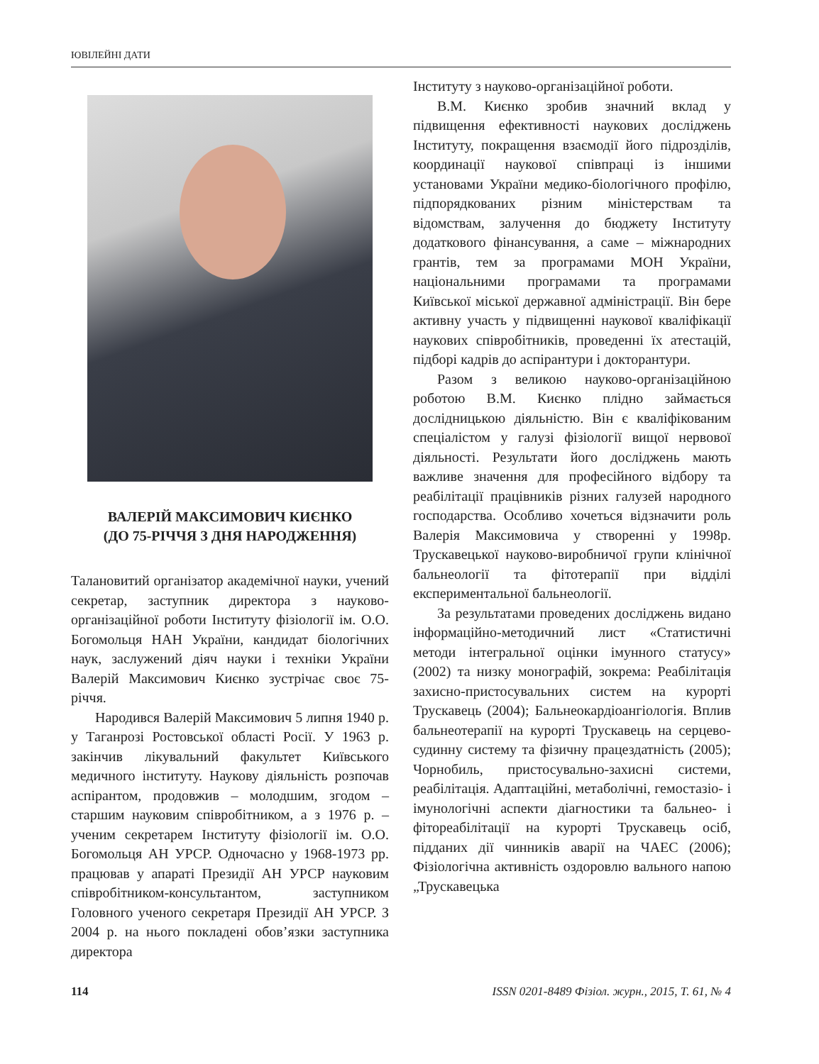ЮВІЛЕЙНІ ДАТИ
ВАЛЕРІЙ МАКСИМОВИЧ КИЄНКО
(ДО 75-РІЧЧЯ З ДНЯ НАРОДЖЕННЯ)
Талановитий організатор академічної науки, учений секретар, заступник директора з науково-організаційної роботи Інституту фізіології ім. О.О. Богомольця НАН України, кандидат біологічних наук, заслужений діяч науки і техніки України Валерій Максимович Києнко зустрічає своє 75-річчя.
Народився Валерій Максимович 5 липня 1940 р. у Таганрозі Ростовської області Росії. У 1963 р. закінчив лікувальний факультет Київського медичного інституту. Наукову діяльність розпочав аспірантом, продовжив – молодшим, згодом – старшим науковим співробітником, а з 1976 р. – ученим секретарем Інституту фізіології ім. О.О. Богомольця АН УРСР. Одночасно у 1968-1973 рр. працював у апараті Президії АН УРСР науковим співробітником-консультантом, заступником Головного ученого секретаря Президії АН УРСР. З 2004 р. на нього покладені обов’язки заступника директора
Інституту з науково-організаційної роботи.
В.М. Києнко зробив значний вклад у підвищення ефективності наукових досліджень Інституту, покращення взаємодії його підрозділів, координації наукової співпраці із іншими установами України медико-біологічного профілю, підпорядкованих різним міністерствам та відомствам, залучення до бюджету Інституту додаткового фінансування, а саме – міжнародних грантів, тем за програмами МОН України, національними програмами та програмами Київської міської державної адміністрації. Він бере активну участь у підвищенні наукової кваліфікації наукових співробітників, проведенні їх атестацій, підборі кадрів до аспірантури і докторантури.
Разом з великою науково-організаційною роботою В.М. Києнко плідно займається дослідницькою діяльністю. Він є кваліфікованим спеціалістом у галузі фізіології вищої нервової діяльності. Результати його досліджень мають важливе значення для професійного відбору та реабілітації працівників різних галузей народного господарства. Особливо хочеться відзначити роль Валерія Максимовича у створенні у 1998р. Трускавецької науково-виробничої групи клінічної бальнеології та фітотерапії при відділі експериментальної бальнеології.
За результатами проведених досліджень видано інформаційно-методичний лист «Статистичні методи інтегральної оцінки імунного статусу» (2002) та низку монографій, зокрема: Реабілітація захисно-пристосувальних систем на курорті Трускавець (2004); Бальнеокардіоангіологія. Вплив бальнеотерапії на курорті Трускавець на серцево-судинну систему та фізичну працездатність (2005); Чорнобиль, пристосувально-захисні системи, реабілітація. Адаптаційні, метаболічні, гемостазіо- і імунологічні аспекти діагностики та бальнео- і фітореабілітації на курорті Трускавець осіб, підданих дії чинників аварії на ЧАЕС (2006); Фізіологічна активність оздоровлю вального напою „Трускавецька
114 ISSN 0201-8489 Фізіол. журн., 2015, Т. 61, № 4